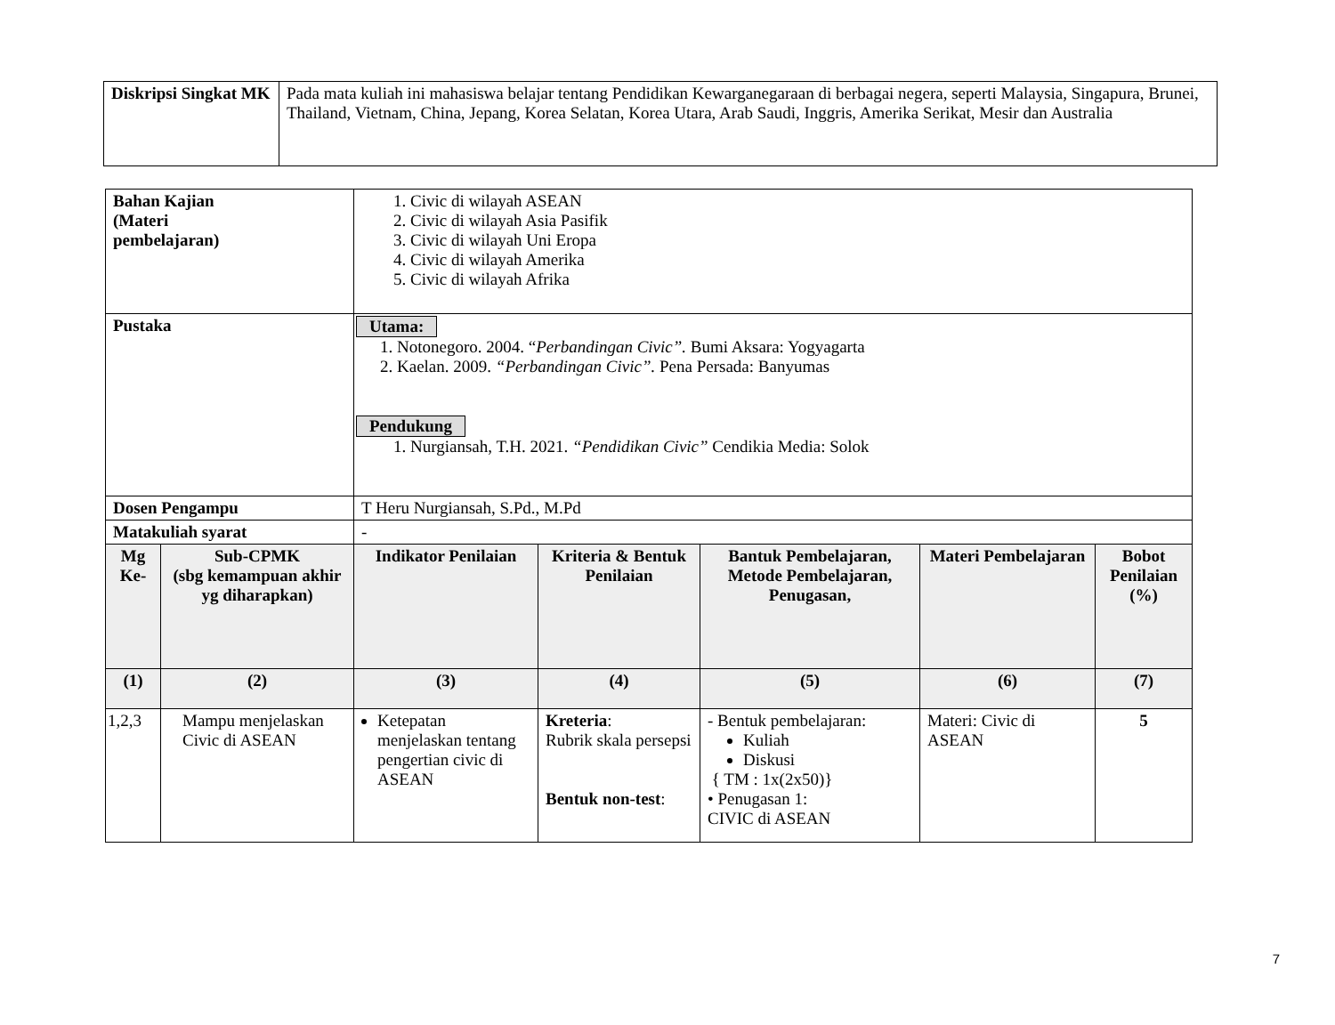| Diskripsi Singkat MK | Pada mata kuliah ini mahasiswa belajar tentang Pendidikan Kewarganegaraan di berbagai negera, seperti Malaysia, Singapura, Brunei, Thailand, Vietnam, China, Jepang, Korea Selatan, Korea Utara, Arab Saudi, Inggris, Amerika Serikat, Mesir dan Australia |
| Bahan Kajian (Materi pembelajaran) | | 1. Civic di wilayah ASEAN 2. Civic di wilayah Asia Pasifik 3. Civic di wilayah Uni Eropa 4. Civic di wilayah Amerika 5. Civic di wilayah Afrika | | | | |
| Pustaka | | Utama: 1. Notonegoro. 2004. “ Perbandingan Civic”. Bumi Aksara: Yogyagarta 2. Kaelan. 2009. “Perbandingan Civic”. Pena Persada: Banyumas Pendukung 1. Nurgiansah, T.H. 2021. “Pendidikan Civic” Cendikia Media: Solok | | | | |
| Dosen Pengampu | | T Heru Nurgiansah, S.Pd., M.Pd | | | | |
| Matakuliah syarat | | - | | | | |
| Mg Ke- | Sub-CPMK (sbg kemampuan akhir yg diharapkan) | Indikator Penilaian | Kriteria & Bentuk Penilaian | Bantuk Pembelajaran, Metode Pembelajaran, Penugasan, | Materi Pembelajaran | Bobot Penilaian (%) |
| (1) | (2) | (3) | (4) | (5) | (6) | (7) |
| 1,2,3 | Mampu menjelaskan Civic di ASEAN | Ketepatan menjelaskan tentang pengertian civic di ASEAN | Kreteria : Rubrik skala persepsi Bentuk non-test : | - Bentuk pembelajaran: Kuliah Diskusi { TM : 1x(2x50)} • Penugasan 1: CIVIC di ASEAN | Materi: Civic di ASEAN | 5 |
7